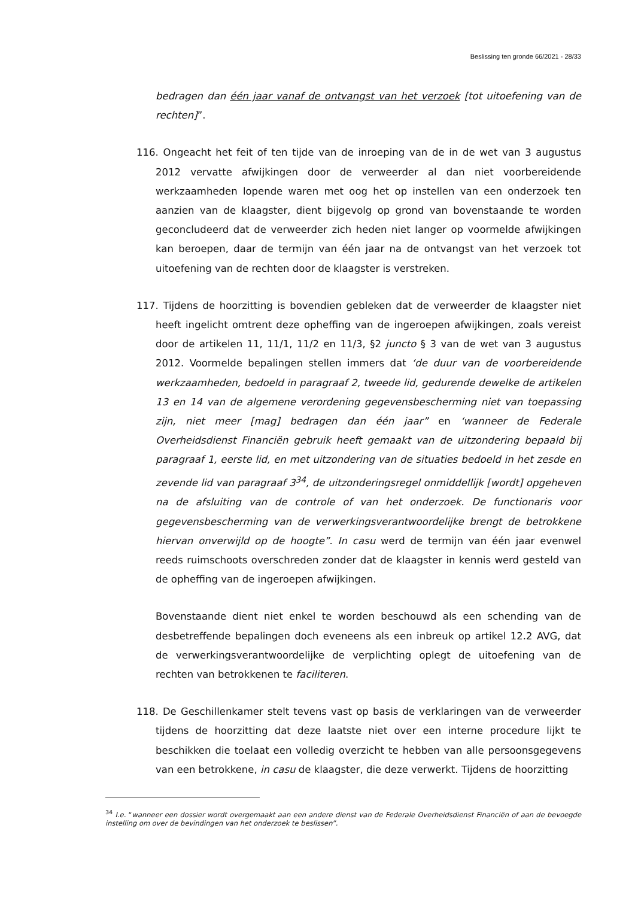Beslissing ten gronde 66/2021 - 28/33
bedragen dan één jaar vanaf de ontvangst van het verzoek [tot uitoefening van de rechten]”.
116. Ongeacht het feit of ten tijde van de inroeping van de in de wet van 3 augustus 2012 vervatte afwijkingen door de verweerder al dan niet voorbereidende werkzaamheden lopende waren met oog het op instellen van een onderzoek ten aanzien van de klaagster, dient bijgevolg op grond van bovenstaande te worden geconcludeerd dat de verweerder zich heden niet langer op voormelde afwijkingen kan beroepen, daar de termijn van één jaar na de ontvangst van het verzoek tot uitoefening van de rechten door de klaagster is verstreken.
117. Tijdens de hoorzitting is bovendien gebleken dat de verweerder de klaagster niet heeft ingelicht omtrent deze opheffing van de ingeroepen afwijkingen, zoals vereist door de artikelen 11, 11/1, 11/2 en 11/3, §2 juncto § 3 van de wet van 3 augustus 2012. Voormelde bepalingen stellen immers dat ‘de duur van de voorbereidende werkzaamheden, bedoeld in paragraaf 2, tweede lid, gedurende dewelke de artikelen 13 en 14 van de algemene verordening gegevensbescherming niet van toepassing zijn, niet meer [mag] bedragen dan één jaar” en ‘wanneer de Federale Overheidsdienst Financiën gebruik heeft gemaakt van de uitzondering bepaald bij paragraaf 1, eerste lid, en met uitzondering van de situaties bedoeld in het zesde en zevende lid van paragraaf 3<sup>34</sup>, de uitzonderingsregel onmiddellijk [wordt] opgeheven na de afsluiting van de controle of van het onderzoek. De functionaris voor gegevensbescherming van de verwerkingsverantwoordelijke brengt de betrokkene hiervan onverwijld op de hoogte”. In casu werd de termijn van één jaar evenwel reeds ruimschoots overschreden zonder dat de klaagster in kennis werd gesteld van de opheffing van de ingeroepen afwijkingen.
Bovenstaande dient niet enkel te worden beschouwd als een schending van de desbetreffende bepalingen doch eveneens als een inbreuk op artikel 12.2 AVG, dat de verwerkingsverantwoordelijke de verplichting oplegt de uitoefening van de rechten van betrokkenen te faciliteren.
118. De Geschillenkamer stelt tevens vast op basis de verklaringen van de verweerder tijdens de hoorzitting dat deze laatste niet over een interne procedure lijkt te beschikken die toelaat een volledig overzicht te hebben van alle persoonsgegevens van een betrokkene, in casu de klaagster, die deze verwerkt. Tijdens de hoorzitting
<sup>34</sup> I.e. “wanneer een dossier wordt overgemaakt aan een andere dienst van de Federale Overheidsdienst Financiën of aan de bevoegde instelling om over de bevindingen van het onderzoek te beslissen”.